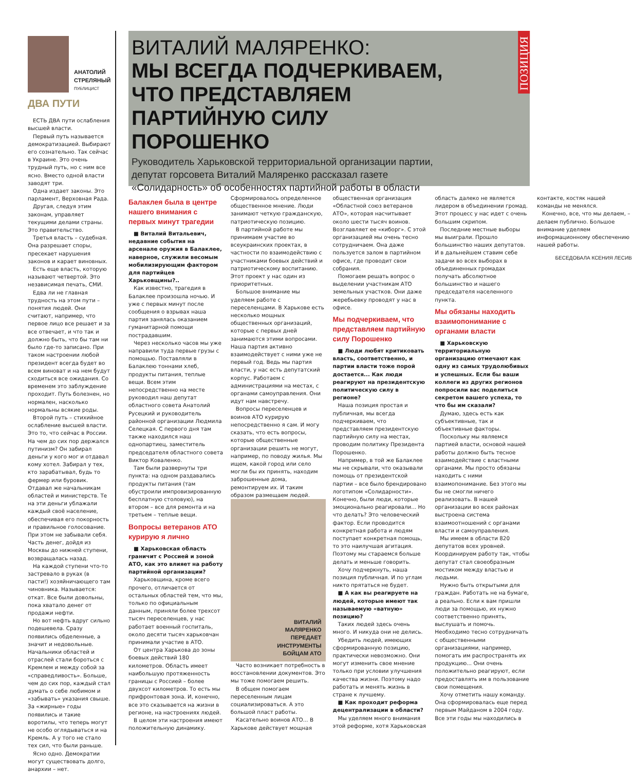АНАТОЛИЙ
СТРЕЛЯНЫЙ
ПУБЛИЦИСТ
ДВА ПУТИ
ЕСТЬ ДВА пути ослабления высшей власти.
Первый путь называется демократизацией. Выбирают его сознательно. Так сейчас в Украине. Это очень трудный путь, но с ним все ясно. Вместо одной власти заводят три.
Одна издает законы. Это парламент, Верховная Рада.
Другая, следуя этим законам, управляет текущими делами страны. Это правительство.
Третья власть – судебная. Она разрешает споры, пресекает нарушения законов и карает виновных.
Есть еще власть, которую называют четвертой. Это независимая печать, СМИ.
Едва ли не главная трудность на этом пути – понятия людей. Они считают, например, что первое лицо все решает и за все отвечает, и что так и должно быть, что бы там ни было где-то записано. При таком настроении любой президент всегда будет во всем виноват и на нем будут сходиться все ожидания. Со временем это заблуждение проходит. Путь болезнен, но нормален, насколько нормальны всякие роды.
Второй путь – стихийное ослабление высшей власти. Это то, что сейчас в России. На чем до сих пор держался путинизм? Он забирал деньги у кого мог и отдавал кому хотел. Забирал у тех, кто зарабатывал, будь то фермер или буровик. Отдавал же начальникам областей и министерств. Те на эти деньги ублажали каждый своё население, обеспечивая его покорность и правильное голосование. При этом не забывали себя. Часть денег, дойдя из Москвы до нижней ступени, возвращалась назад.
На каждой ступени что-то застревало в руках (в пасти!) хозяйничающего там чиновника. Называется: откат. Все были довольны, пока хватало денег от продажи нефти.
Но вот нефть вдруг сильно подешевела. Сразу появились обделенные, а значит и недовольные. Начальники областей и отраслей стали бороться с Кремлем и между собой за «справедливость». Больше, чем до сих пор, каждый стал думать о себе любимом и «забывать» указания свыше. За «жирные» годы появились и такие воротилы, что теперь могут не особо оглядываться и на Кремль. А у того не стало тех сил, что были раньше.
Ясно одно. Демократии могут существовать долго, анархии – нет.
ВИТАЛИЙ МАЛЯРЕНКО:
МЫ ВСЕГДА ПОДЧЕРКИВАЕМ, ЧТО ПРЕДСТАВЛЯЕМ ПАРТИЙНУЮ СИЛУ ПОРОШЕНКО
Руководитель Харьковской территориальной организации партии, депутат горсовета Виталий Маляренко рассказал газете «Солидарность» об особенностях партийной работы в области
ПОЗИЦИЯ
Балаклея была в центре нашего внимания с первых минут трагедии
■ Виталий Витальевич, недавние события на арсенале оружия в Балаклее, наверное, служили весомым мобилизирующим фактором для партийцев Харьковщины?..
Как известно, трагедия в Балаклее произошла ночью. И уже с первых минут после сообщения о взрывах наша партия занялась оказанием гуманитарной помощи пострадавшим.
Через несколько часов мы уже направили туда первые грузы с помощью. Поставляли в Балаклею тоннами хлеб, продукты питания, теплые вещи. Всем этим непосредственно на месте руководил наш депутат областного совета Анатолий Русецкий и руководитель районной организации Людмила Селецкая. С первого дня там также находился наш однопартиец, заместитель председателя областного совета Виктор Коваленко.
Там были развернуты три пункта: на одном раздавались продукты питания (там обустроили импровизированную бесплатную столовую), на втором – все для ремонта и на третьем – теплые вещи.
Вопросы ветеранов АТО курирую я лично
■ Харьковская область граничит с Россией и зоной АТО, как это влияет на работу партийной организации?
Харьковщина, кроме всего прочего, отличается от остальных областей тем, что мы, только по официальным данным, приняли более трехсот тысяч переселенцев, у нас работает военный госпиталь, около десяти тысяч харьковчан принимали участие в АТО.
От центра Харькова до зоны боевых действий 180 километров. Область имеет наибольшую протяженность границы с Россией – более двухсот километров. То есть мы прифронтовая зона. И, конечно, все это сказывается на жизни в регионе, на настроениях людей.
В целом эти настроения имеют положительную динамику. Сформировалось определенное общественное мнение. Люди занимают четкую гражданскую, патриотическую позицию.
В партийной работе мы принимаем участие во всеукраинских проектах, в частности по взаимодействию с участниками боевых действий и патриотическому воспитанию. Этот проект у нас один из приоритетных.
Большое внимание мы уделяем работе с переселенцами. В Харькове есть несколько мощных общественных организаций, которые с первых дней занимаются этими вопросами. Наша партия активно взаимодействует с ними уже не первый год. Ведь мы партия власти, у нас есть депутатский корпус. Работаем с администрациями на местах, с органами самоуправления. Они идут нам навстречу.
Вопросы переселенцев и воинов АТО курирую непосредственно я сам. И могу сказать, что есть вопросы, которые общественные организации решить не могут, например, по поводу жилья. Мы ищем, какой город или село могли бы их принять, находим заброшенные дома, ремонтируем их. И таким образом размещаем людей.
ВИТАЛИЙ
МАЛЯРЕНКО
ПЕРЕДАЕТ
ИНСТРУМЕНТЫ
БОЙЦАМ АТО
Часто возникает потребность в восстановлении документов. Это мы тоже помогаем решить.
В общем помогаем переселенным лицам социализироваться. А это большой пласт работы.
Касательно воинов АТО... В Харькове действует мощная общественная организация «Областной союз ветеранов АТО», которая насчитывает около шести тысяч воинов. Возглавляет ее «киборг». С этой организацией мы очень тесно сотрудничаем. Она даже пользуется залом в партийном офисе, где проводит свои собрания.
Помогаем решать вопрос о выделении участникам АТО земельных участков. Они даже жеребьевку проводят у нас в офисе.
Мы подчеркиваем, что представляем партийную силу Порошенко
■ Люди любят критиковать власть, соответственно, и партии власти тоже порой достается... Как люди реагируют на президентскую политическую силу в регионе?
Наша позиция простая и публичная, мы всегда подчеркиваем, что представляем президентскую партийную силу на местах, проводим политику Президента Порошенко.
Например, в той же Балаклее мы не скрывали, что оказывали помощь от президентской партии – все было брендировано логотипом «Солидарности». Конечно, были люди, которые эмоционально реагировали... Но что делать? Это человеческий фактор. Если проводится конкретная работа и людям поступает конкретная помощь, то это наилучшая агитация. Поэтому мы стараемся больше делать и меньше говорить.
Хочу подчеркнуть, наша позиция публичная. И по углам никто прятаться не будет.
■ А как вы реагируете на людей, которые имеют так называемую «ватную» позицию?
Таких людей здесь очень много. И никуда они не делись.
Убедить людей, имеющих сформированную позицию, практически невозможно. Они могут изменить свое мнение только при условии улучшения качества жизни. Поэтому надо работать и менять жизнь в стране к лучшему.
■ Как проходит реформа децентрализации в области?
Мы уделяем много внимания этой реформе, хотя Харьковская область далеко не является лидером в объединении громад. Этот процесс у нас идет с очень большим скрипом.
Последние местные выборы мы выиграли. Прошло большинство наших депутатов. И в дальнейшем ставим себе задачи во всех выборах в объединенных громадах получать абсолютное большинство и нашего председателя населенного пункта.
Мы обязаны находить взаимопонимание с органами власти
■ Харьковскую территориальную организацию отмечают как одну из самых трудолюбивых и успешных. Если бы ваши коллеги из других регионов попросили вас поделиться секретом вашего успеха, то что бы им сказали?
Думаю, здесь есть как субъективные, так и объективные факторы.
Поскольку мы являемся партией власти, основой нашей работы должно быть тесное взаимодействие с властными органами. Мы просто обязаны находить с ними взаимопонимание. Без этого мы бы не смогли ничего реализовать. В нашей организации во всех районах выстроена система взаимоотношений с органами власти и самоуправления.
Мы имеем в области 820 депутатов всех уровней. Координируем работу так, чтобы депутат стал своеобразным мостиком между властью и людьми.
Нужно быть открытыми для граждан. Работать не на бумаге, а реально. Если к вам пришли люди за помощью, их нужно соответственно принять, выслушать и помочь. Необходимо тесно сотрудничать с общественными организациями, например, помогать им распространять их продукцию... Они очень положительно реагируют, если предоставлять им в пользование свои помещения.
Хочу отметить нашу команду. Она сформировалась еще перед первым Майданом в 2004 году. Все эти годы мы находились в контакте, костяк нашей команды не менялся.
Конечно, все, что мы делаем, – делаем публично. Большое внимание уделяем информационному обеспечению нашей работы.
БЕСЕДОВАЛА КСЕНИЯ ЛЕСИВ